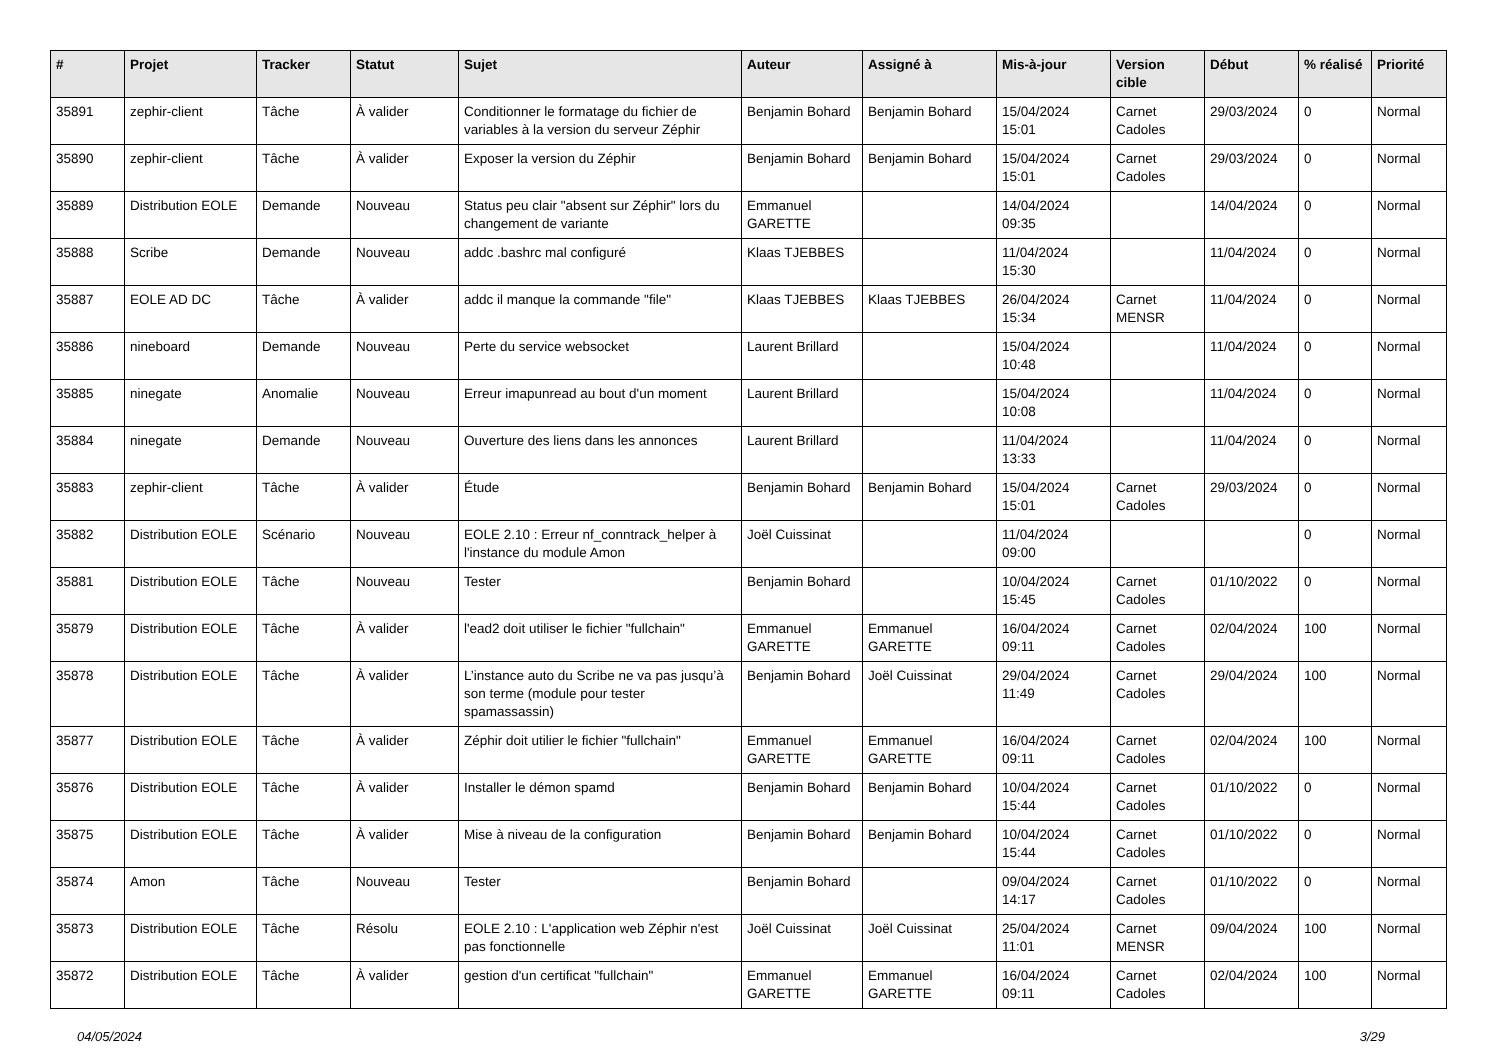| # | Projet | Tracker | Statut | Sujet | Auteur | Assigné à | Mis-à-jour | Version cible | Début | % réalisé | Priorité |
| --- | --- | --- | --- | --- | --- | --- | --- | --- | --- | --- | --- |
| 35891 | zephir-client | Tâche | À valider | Conditionner le formatage du fichier de variables à la version du serveur Zéphir | Benjamin Bohard | Benjamin Bohard | 15/04/2024 15:01 | Carnet Cadoles | 29/03/2024 | 0 | Normal |
| 35890 | zephir-client | Tâche | À valider | Exposer la version du Zéphir | Benjamin Bohard | Benjamin Bohard | 15/04/2024 15:01 | Carnet Cadoles | 29/03/2024 | 0 | Normal |
| 35889 | Distribution EOLE | Demande | Nouveau | Status peu clair "absent sur Zéphir" lors du changement de variante | Emmanuel GARETTE | | 14/04/2024 09:35 | | 14/04/2024 | 0 | Normal |
| 35888 | Scribe | Demande | Nouveau | addc .bashrc mal configuré | Klaas TJEBBES | | 11/04/2024 15:30 | | 11/04/2024 | 0 | Normal |
| 35887 | EOLE AD DC | Tâche | À valider | addc il manque la commande "file" | Klaas TJEBBES | Klaas TJEBBES | 26/04/2024 15:34 | Carnet MENSR | 11/04/2024 | 0 | Normal |
| 35886 | nineboard | Demande | Nouveau | Perte du service websocket | Laurent Brillard | | 15/04/2024 10:48 | | 11/04/2024 | 0 | Normal |
| 35885 | ninegate | Anomalie | Nouveau | Erreur imapunread au bout d'un moment | Laurent Brillard | | 15/04/2024 10:08 | | 11/04/2024 | 0 | Normal |
| 35884 | ninegate | Demande | Nouveau | Ouverture des liens dans les annonces | Laurent Brillard | | 11/04/2024 13:33 | | 11/04/2024 | 0 | Normal |
| 35883 | zephir-client | Tâche | À valider | Étude | Benjamin Bohard | Benjamin Bohard | 15/04/2024 15:01 | Carnet Cadoles | 29/03/2024 | 0 | Normal |
| 35882 | Distribution EOLE | Scénario | Nouveau | EOLE 2.10 : Erreur nf_conntrack_helper à l'instance du module Amon | Joël Cuissinat | | 11/04/2024 09:00 | | | 0 | Normal |
| 35881 | Distribution EOLE | Tâche | Nouveau | Tester | Benjamin Bohard | | 10/04/2024 15:45 | Carnet Cadoles | 01/10/2022 | 0 | Normal |
| 35879 | Distribution EOLE | Tâche | À valider | l'ead2 doit utiliser le fichier "fullchain" | Emmanuel GARETTE | Emmanuel GARETTE | 16/04/2024 09:11 | Carnet Cadoles | 02/04/2024 | 100 | Normal |
| 35878 | Distribution EOLE | Tâche | À valider | L’instance auto du Scribe ne va pas jusqu’à son terme (module pour tester spamassassin) | Benjamin Bohard | Joël Cuissinat | 29/04/2024 11:49 | Carnet Cadoles | 29/04/2024 | 100 | Normal |
| 35877 | Distribution EOLE | Tâche | À valider | Zéphir doit utilier le fichier "fullchain" | Emmanuel GARETTE | Emmanuel GARETTE | 16/04/2024 09:11 | Carnet Cadoles | 02/04/2024 | 100 | Normal |
| 35876 | Distribution EOLE | Tâche | À valider | Installer le démon spamd | Benjamin Bohard | Benjamin Bohard | 10/04/2024 15:44 | Carnet Cadoles | 01/10/2022 | 0 | Normal |
| 35875 | Distribution EOLE | Tâche | À valider | Mise à niveau de la configuration | Benjamin Bohard | Benjamin Bohard | 10/04/2024 15:44 | Carnet Cadoles | 01/10/2022 | 0 | Normal |
| 35874 | Amon | Tâche | Nouveau | Tester | Benjamin Bohard | | 09/04/2024 14:17 | Carnet Cadoles | 01/10/2022 | 0 | Normal |
| 35873 | Distribution EOLE | Tâche | Résolu | EOLE 2.10 : L'application web Zéphir n'est pas fonctionnelle | Joël Cuissinat | Joël Cuissinat | 25/04/2024 11:01 | Carnet MENSR | 09/04/2024 | 100 | Normal |
| 35872 | Distribution EOLE | Tâche | À valider | gestion d'un certificat "fullchain" | Emmanuel GARETTE | Emmanuel GARETTE | 16/04/2024 09:11 | Carnet Cadoles | 02/04/2024 | 100 | Normal |
04/05/2024 3/29